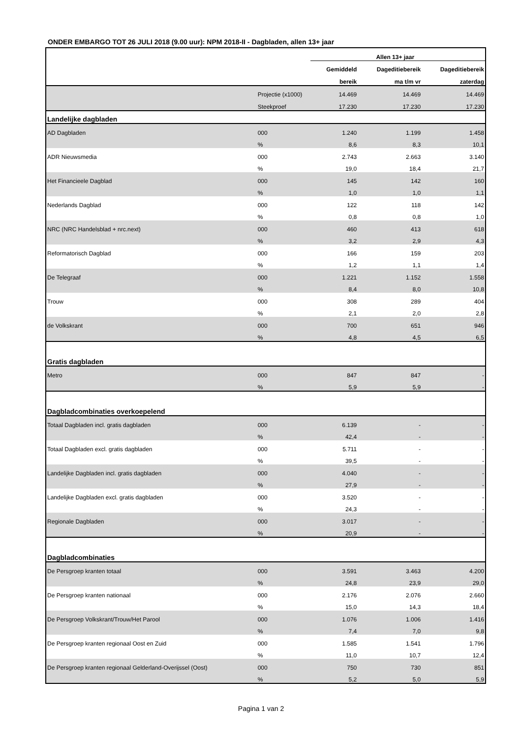ONDER EMBARGO TOT 26 JULI 2018 (9.00 uur): NPM 2018-II - Dagbladen, allen 13+ jaar
| | | Allen 13+ jaar | | |
| --- | --- | --- | --- | --- |
| | | Gemiddeld | Dageditiebereik | Dageditiebereik |
| | | bereik | ma t/m vr | zaterdag |
| | Projectie (x1000) | 14.469 | 14.469 | 14.469 |
| | Steekproef | 17.230 | 17.230 | 17.230 |
| Landelijke dagbladen | | | | |
| AD Dagbladen | 000 | 1.240 | 1.199 | 1.458 |
| | % | 8,6 | 8,3 | 10,1 |
| ADR Nieuwsmedia | 000 | 2.743 | 2.663 | 3.140 |
| | % | 19,0 | 18,4 | 21,7 |
| Het Financieele Dagblad | 000 | 145 | 142 | 160 |
| | % | 1,0 | 1,0 | 1,1 |
| Nederlands Dagblad | 000 | 122 | 118 | 142 |
| | % | 0,8 | 0,8 | 1,0 |
| NRC (NRC Handelsblad + nrc.next) | 000 | 460 | 413 | 618 |
| | % | 3,2 | 2,9 | 4,3 |
| Reformatorisch Dagblad | 000 | 166 | 159 | 203 |
| | % | 1,2 | 1,1 | 1,4 |
| De Telegraaf | 000 | 1.221 | 1.152 | 1.558 |
| | % | 8,4 | 8,0 | 10,8 |
| Trouw | 000 | 308 | 289 | 404 |
| | % | 2,1 | 2,0 | 2,8 |
| de Volkskrant | 000 | 700 | 651 | 946 |
| | % | 4,8 | 4,5 | 6,5 |
| Gratis dagbladen | | | | |
| Metro | 000 | 847 | 847 | - |
| | % | 5,9 | 5,9 | - |
| Dagbladcombinaties overkoepelend | | | | |
| Totaal Dagbladen incl. gratis dagbladen | 000 | 6.139 | - | - |
| | % | 42,4 | - | - |
| Totaal Dagbladen excl. gratis dagbladen | 000 | 5.711 | - | - |
| | % | 39,5 | - | - |
| Landelijke Dagbladen incl. gratis dagbladen | 000 | 4.040 | - | - |
| | % | 27,9 | - | - |
| Landelijke Dagbladen excl. gratis dagbladen | 000 | 3.520 | - | - |
| | % | 24,3 | - | - |
| Regionale Dagbladen | 000 | 3.017 | - | - |
| | % | 20,9 | - | - |
| Dagbladcombinaties | | | | |
| De Persgroep kranten totaal | 000 | 3.591 | 3.463 | 4.200 |
| | % | 24,8 | 23,9 | 29,0 |
| De Persgroep kranten nationaal | 000 | 2.176 | 2.076 | 2.660 |
| | % | 15,0 | 14,3 | 18,4 |
| De Persgroep Volkskrant/Trouw/Het Parool | 000 | 1.076 | 1.006 | 1.416 |
| | % | 7,4 | 7,0 | 9,8 |
| De Persgroep kranten regionaal Oost en Zuid | 000 | 1.585 | 1.541 | 1.796 |
| | % | 11,0 | 10,7 | 12,4 |
| De Persgroep kranten regionaal Gelderland-Overijssel (Oost) | 000 | 750 | 730 | 851 |
| | % | 5,2 | 5,0 | 5,9 |
Pagina 1 van 2